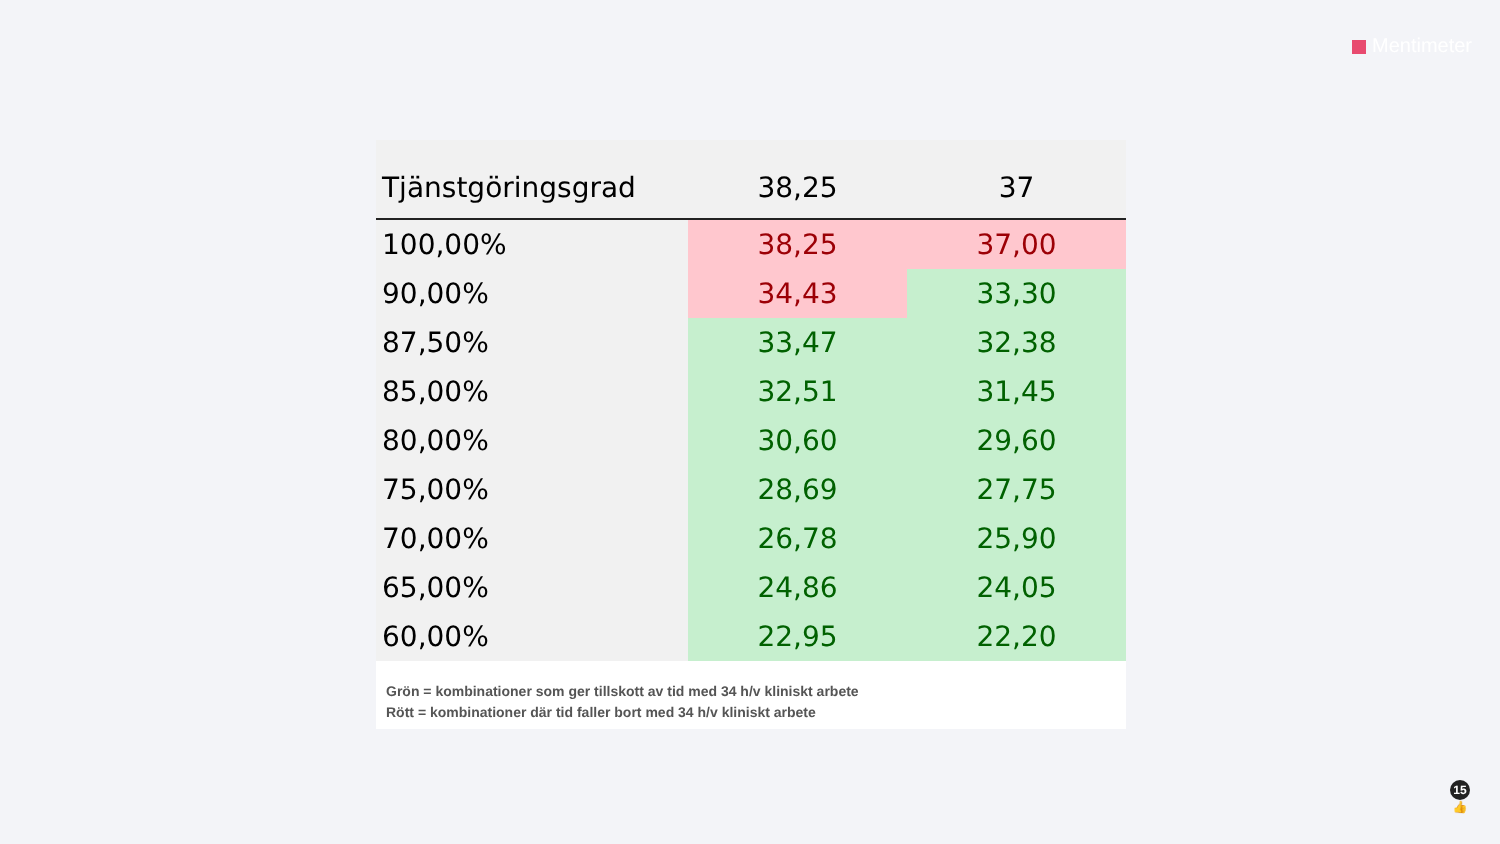Mentimeter
| Tjänstgöringsgrad | 38,25 | 37 |
| --- | --- | --- |
| 100,00% | 38,25 | 37,00 |
| 90,00% | 34,43 | 33,30 |
| 87,50% | 33,47 | 32,38 |
| 85,00% | 32,51 | 31,45 |
| 80,00% | 30,60 | 29,60 |
| 75,00% | 28,69 | 27,75 |
| 70,00% | 26,78 | 25,90 |
| 65,00% | 24,86 | 24,05 |
| 60,00% | 22,95 | 22,20 |
Grön = kombinationer som ger tillskott av tid med 34 h/v kliniskt arbete
Rött = kombinationer där tid faller bort med 34 h/v kliniskt arbete
15
👍